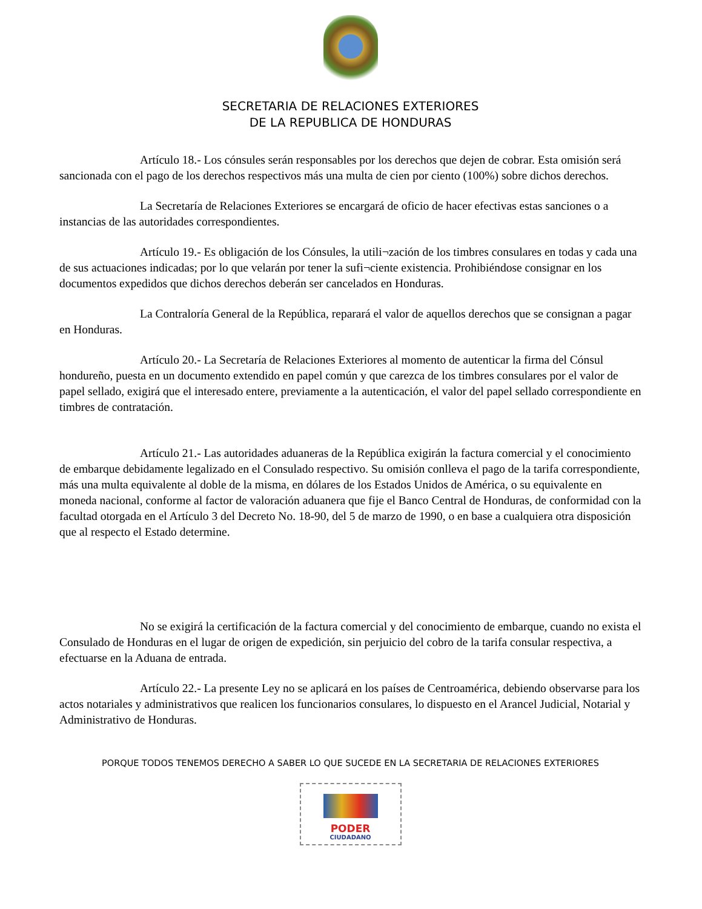SECRETARIA DE RELACIONES EXTERIORES
DE LA REPUBLICA DE HONDURAS
Artículo 18.- Los cónsules serán responsables por los derechos que dejen de cobrar. Esta omisión será sancionada con el pago de los derechos respectivos más una multa de cien por ciento (100%) sobre dichos derechos.
La Secretaría de Relaciones Exteriores se encargará de oficio de hacer efectivas estas sanciones o a instancias de las autoridades correspondientes.
Artículo 19.- Es obligación de los Cónsules, la utili¬zación de los timbres consulares en todas y cada una de sus actuaciones indicadas; por lo que velarán por tener la sufi¬ciente existencia. Prohibiéndose consignar en los documentos expedidos que dichos derechos deberán ser cancelados en Honduras.
La Contraloría General de la República, reparará el valor de aquellos derechos que se consignan a pagar en Honduras.
Artículo 20.- La Secretaría de Relaciones Exteriores al momento de autenticar la firma del Cónsul hondureño, puesta en un documento extendido en papel común y que carezca de los timbres consulares por el valor de papel sellado, exigirá que el interesado entere, previamente a la autenticación, el valor del papel sellado correspondiente en timbres de contratación.
Artículo 21.- Las autoridades aduaneras de la República exigirán la factura comercial y el conocimiento de embarque debidamente legalizado en el Consulado respectivo. Su omisión conlleva el pago de la tarifa correspondiente, más una multa equivalente al doble de la misma, en dólares de los Estados Unidos de América, o su equivalente en moneda nacional, conforme al factor de valoración aduanera que fije el Banco Central de Honduras, de conformidad con la facultad otorgada en el Artículo 3 del Decreto No. 18-90, del 5 de marzo de 1990, o en base a cualquiera otra disposición que al respecto el Estado determine.
No se exigirá la certificación de la factura comercial y del conocimiento de embarque, cuando no exista el Consulado de Honduras en el lugar de origen de expedición, sin perjuicio del cobro de la tarifa consular respectiva, a efectuarse en la Aduana de entrada.
Artículo 22.- La presente Ley no se aplicará en los países de Centroamérica, debiendo observarse para los actos notariales y administrativos que realicen los funcionarios consulares, lo dispuesto en el Arancel Judicial, Notarial y Administrativo de Honduras.
PORQUE TODOS TENEMOS DERECHO A SABER LO QUE SUCEDE EN LA SECRETARIA DE RELACIONES EXTERIORES
PODER
CIUDADANO